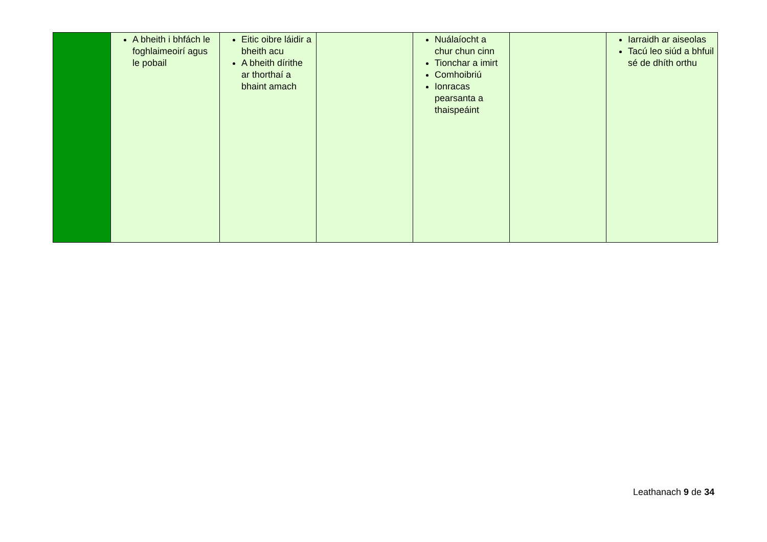| | A bheith i bhfách le foghlaimeoirí agus le pobail | Eitic oibre láidir a bheith acu A bheith dírithe ar thorthaí a bhaint amach | | Nuálaíocht a chur chun cinn Tionchar a imirt Comhoibriú Ionracas pearsanta a thaispeáint | | Iarraidh ar aiseolas Tacú leo siúd a bhfuil sé de dhíth orthu |
Leathanach 9 de 34